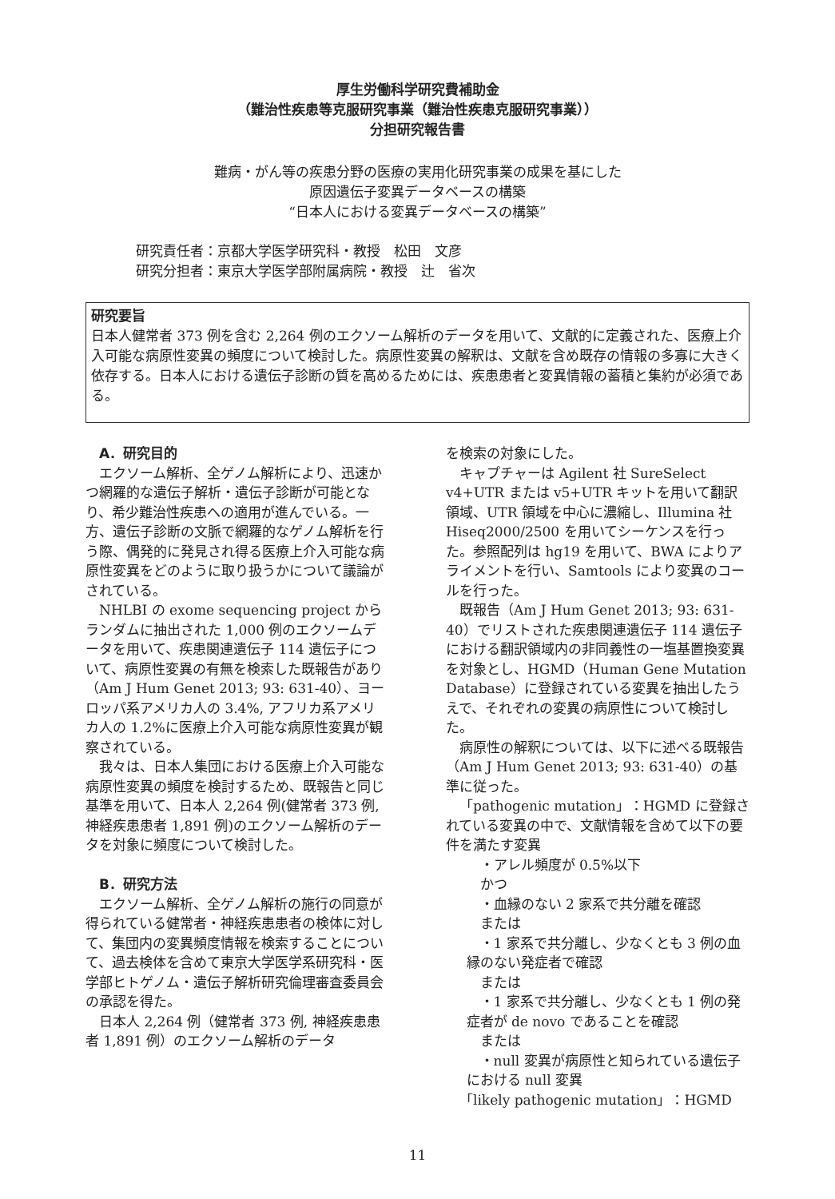厚生労働科学研究費補助金
（難治性疾患等克服研究事業（難治性疾患克服研究事業））
分担研究報告書
難病・がん等の疾患分野の医療の実用化研究事業の成果を基にした
原因遺伝子変異データベースの構築
“日本人における変異データベースの構築”
研究責任者：京都大学医学研究科・教授　松田　文彦
研究分担者：東京大学医学部附属病院・教授　辻　省次
研究要旨
日本人健常者 373 例を含む 2,264 例のエクソーム解析のデータを用いて、文献的に定義された、医療上介入可能な病原性変異の頻度について検討した。病原性変異の解釈は、文献を含め既存の情報の多寡に大きく依存する。日本人における遺伝子診断の質を高めるためには、疾患患者と変異情報の蓄積と集約が必須である。
A．研究目的
エクソーム解析、全ゲノム解析により、迅速かつ網羅的な遺伝子解析・遺伝子診断が可能となり、希少難治性疾患への適用が進んでいる。一方、遺伝子診断の文脈で網羅的なゲノム解析を行う際、偶発的に発見され得る医療上介入可能な病原性変異をどのように取り扱うかについて議論がされている。
NHLBI の exome sequencing project からランダムに抽出された 1,000 例のエクソームデータを用いて、疾患関連遺伝子 114 遺伝子について、病原性変異の有無を検索した既報告があり（Am J Hum Genet 2013; 93: 631-40）、ヨーロッパ系アメリカ人の 3.4%, アフリカ系アメリカ人の 1.2%に医療上介入可能な病原性変異が観察されている。
我々は、日本人集団における医療上介入可能な病原性変異の頻度を検討するため、既報告と同じ基準を用いて、日本人 2,264 例(健常者 373 例, 神経疾患患者 1,891 例)のエクソーム解析のデータを対象に頻度について検討した。
B．研究方法
エクソーム解析、全ゲノム解析の施行の同意が得られている健常者・神経疾患患者の検体に対して、集団内の変異頻度情報を検索することについて、過去検体を含めて東京大学医学系研究科・医学部ヒトゲノム・遺伝子解析研究倫理審査委員会の承認を得た。
日本人 2,264 例（健常者 373 例, 神経疾患患者 1,891 例）のエクソーム解析のデータ
を検索の対象にした。
キャプチャーは Agilent 社 SureSelect v4+UTR または v5+UTR キットを用いて翻訳領域、UTR 領域を中心に濃縮し、Illumina 社 Hiseq2000/2500 を用いてシーケンスを行った。参照配列は hg19 を用いて、BWA によりアライメントを行い、Samtools により変異のコールを行った。
既報告（Am J Hum Genet 2013; 93: 631-40）でリストされた疾患関連遺伝子 114 遺伝子における翻訳領域内の非同義性の一塩基置換変異を対象とし、HGMD（Human Gene Mutation Database）に登録されている変異を抽出したうえで、それぞれの変異の病原性について検討した。
病原性の解釈については、以下に述べる既報告（Am J Hum Genet 2013; 93: 631-40）の基準に従った。
「pathogenic mutation」：HGMD に登録されている変異の中で、文献情報を含めて以下の要件を満たす変異
・アレル頻度が 0.5%以下
かつ
・血縁のない 2 家系で共分離を確認
または
・1 家系で共分離し、少なくとも 3 例の血縁のない発症者で確認
または
・1 家系で共分離し、少なくとも 1 例の発症者が de novo であることを確認
または
・null 変異が病原性と知られている遺伝子における null 変異
「likely pathogenic mutation」：HGMD
11